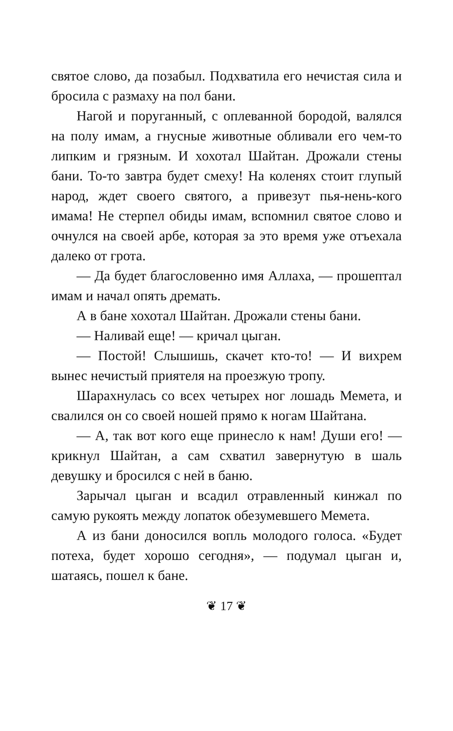святое слово, да позабыл. Подхватила его нечистая сила и бросила с размаху на пол бани.
Нагой и поруганный, с оплеванной бородой, валялся на полу имам, а гнусные животные обливали его чем-то липким и грязным. И хохотал Шайтан. Дрожали стены бани. То-то завтра будет смеху! На коленях стоит глупый народ, ждет своего святого, а привезут пья-нень-кого имама! Не стерпел обиды имам, вспомнил святое слово и очнулся на своей арбе, которая за это время уже отъехала далеко от грота.
— Да будет благословенно имя Аллаха, — прошептал имам и начал опять дремать.
А в бане хохотал Шайтан. Дрожали стены бани.
— Наливай еще! — кричал цыган.
— Постой! Слышишь, скачет кто-то! — И вихрем вынес нечистый приятеля на проезжую тропу.
Шарахнулась со всех четырех ног лошадь Мемета, и свалился он со своей ношей прямо к ногам Шайтана.
— А, так вот кого еще принесло к нам! Души его! — крикнул Шайтан, а сам схватил завернутую в шаль девушку и бросился с ней в баню.
Зарычал цыган и всадил отравленный кинжал по самую рукоять между лопаток обезумевшего Мемета.
А из бани доносился вопль молодого голоса. «Будет потеха, будет хорошо сегодня», — подумал цыган и, шатаясь, пошел к бане.
❦ 17 ❦